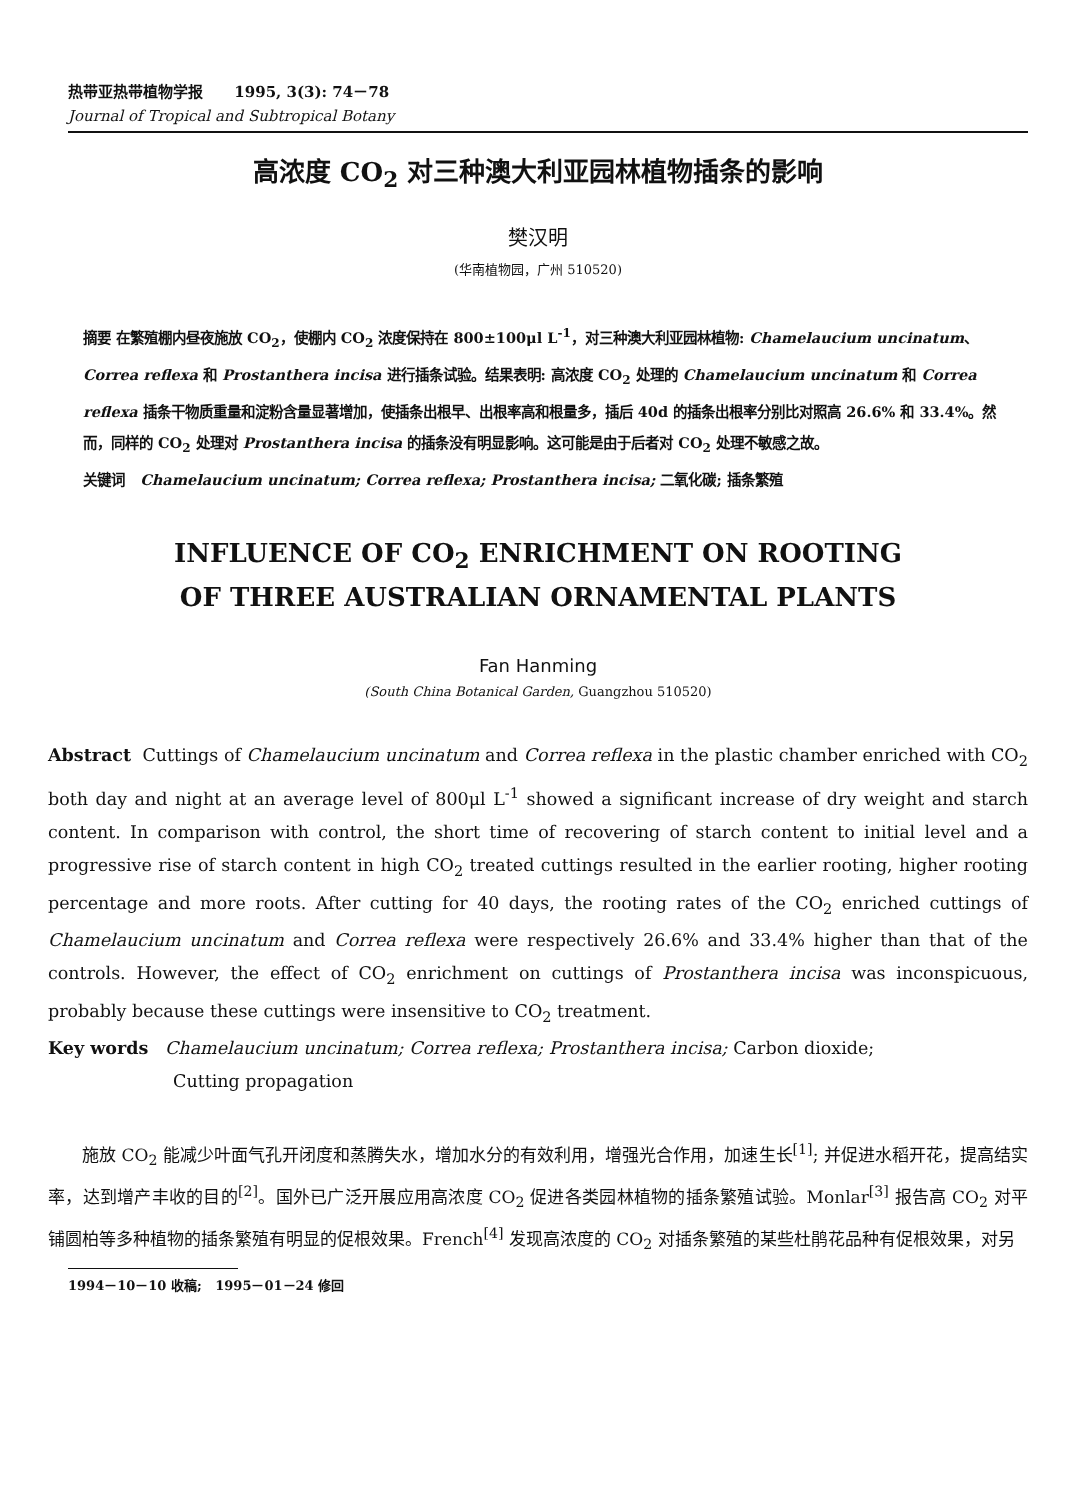热带亚热带植物学报 1995, 3(3): 74－78
Journal of Tropical and Subtropical Botany
高浓度 CO<sub>2</sub> 对三种澳大利亚园林植物插条的影响
樊汉明
(华南植物园，广州 510520)
摘要 在繁殖棚内昼夜施放 CO<sub>2</sub>，使棚内 CO<sub>2</sub> 浓度保持在 800±100μl L<sup>-1</sup>，对三种澳大利亚园林植物: Chamelaucium uncinatum、Correa reflexa 和 Prostanthera incisa 进行插条试验。结果表明: 高浓度 CO<sub>2</sub> 处理的 Chamelaucium uncinatum 和 Correa reflexa 插条干物质重量和淀粉含量显著增加，使插条出根早、出根率高和根量多，插后 40d 的插条出根率分别比对照高 26.6% 和 33.4%。然而，同样的 CO<sub>2</sub> 处理对 Prostanthera incisa 的插条没有明显影响。这可能是由于后者对 CO<sub>2</sub> 处理不敏感之故。
关键词 Chamelaucium uncinatum; Correa reflexa; Prostanthera incisa; 二氧化碳; 插条繁殖
INFLUENCE OF CO<sub>2</sub> ENRICHMENT ON ROOTING
OF THREE AUSTRALIAN ORNAMENTAL PLANTS
Fan Hanming
(South China Botanical Garden, Guangzhou 510520)
Abstract Cuttings of Chamelaucium uncinatum and Correa reflexa in the plastic chamber enriched with CO<sub>2</sub> both day and night at an average level of 800μl L<sup>-1</sup> showed a significant increase of dry weight and starch content. In comparison with control, the short time of recovering of starch content to initial level and a progressive rise of starch content in high CO<sub>2</sub> treated cuttings resulted in the earlier rooting, higher rooting percentage and more roots. After cutting for 40 days, the rooting rates of the CO<sub>2</sub> enriched cuttings of Chamelaucium uncinatum and Correa reflexa were respectively 26.6% and 33.4% higher than that of the controls. However, the effect of CO<sub>2</sub> enrichment on cuttings of Prostanthera incisa was inconspicuous, probably because these cuttings were insensitive to CO<sub>2</sub> treatment.
Key words Chamelaucium uncinatum; Correa reflexa; Prostanthera incisa; Carbon dioxide;
Cutting propagation
施放 CO<sub>2</sub> 能减少叶面气孔开闭度和蒸腾失水，增加水分的有效利用，增强光合作用，加速生长<sup>[1]</sup>; 并促进水稻开花，提高结实率，达到增产丰收的目的<sup>[2]</sup>。国外已广泛开展应用高浓度 CO<sub>2</sub> 促进各类园林植物的插条繁殖试验。Monlar<sup>[3]</sup> 报告高 CO<sub>2</sub> 对平铺圆柏等多种植物的插条繁殖有明显的促根效果。French<sup>[4]</sup> 发现高浓度的 CO<sub>2</sub> 对插条繁殖的某些杜鹃花品种有促根效果，对另
1994－10－10 收稿; 1995－01－24 修回